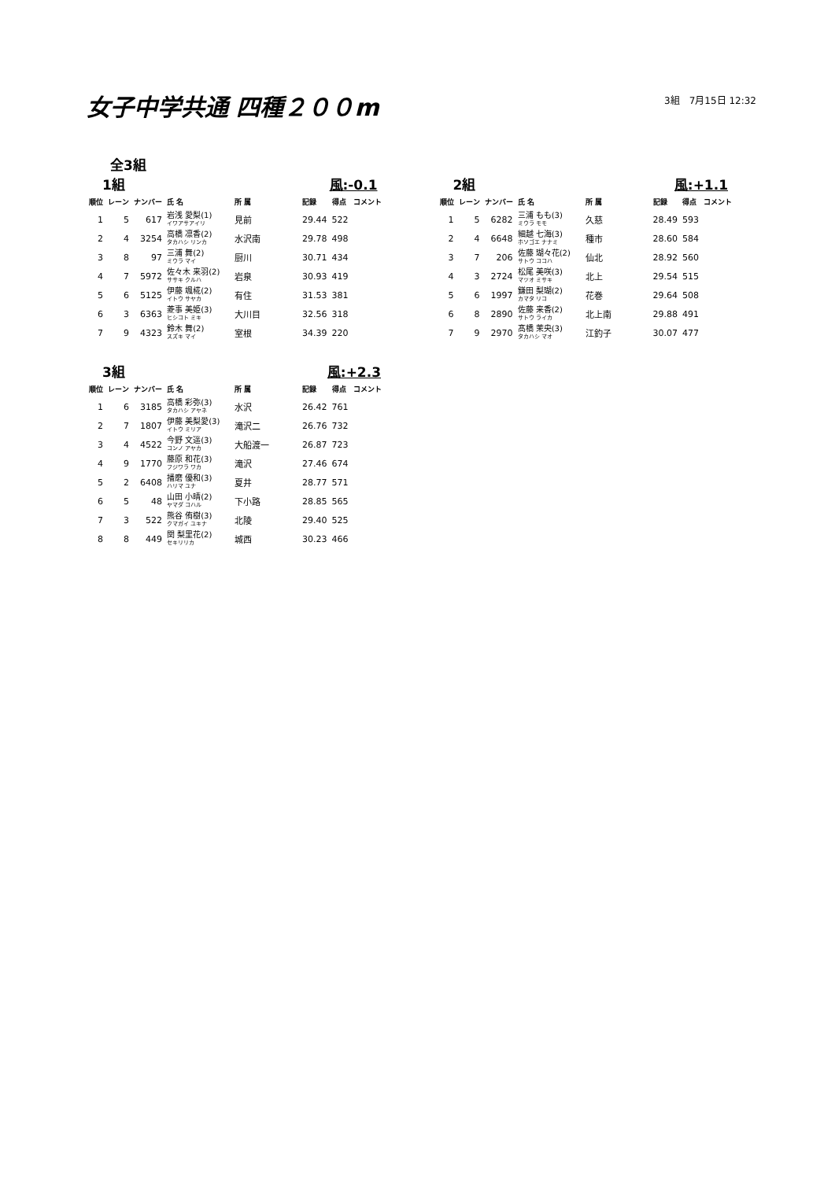女子中学共通 四種２００m
3組　7月15日 12:32
全3組
1組 風:-0.1
| 順位 | レーン | ナンバー | 氏 名 | 所 属 | 記録 | 得点 | コメント |
| --- | --- | --- | --- | --- | --- | --- | --- |
| 1 | 5 | 617 | 岩浅 愛梨(1) イワアサアイリ | 見前 | 29.44 | 522 | |
| 2 | 4 | 3254 | 高橋 凛香(2) タカハシ リンカ | 水沢南 | 29.78 | 498 | |
| 3 | 8 | 97 | 三浦 舞(2) ミウラ マイ | 厨川 | 30.71 | 434 | |
| 4 | 7 | 5972 | 佐々木 来羽(2) ササキ クルハ | 岩泉 | 30.93 | 419 | |
| 5 | 6 | 5125 | 伊藤 颯椛(2) イトウ サヤカ | 有住 | 31.53 | 381 | |
| 6 | 3 | 6363 | 菱事 美姫(3) ヒシコト ミキ | 大川目 | 32.56 | 318 | |
| 7 | 9 | 4323 | 鈴木 舞(2) スズキ マイ | 室根 | 34.39 | 220 | |
2組 風:+1.1
| 順位 | レーン | ナンバー | 氏 名 | 所 属 | 記録 | 得点 | コメント |
| --- | --- | --- | --- | --- | --- | --- | --- |
| 1 | 5 | 6282 | 三浦 もも(3) ミウラ モモ | 久慈 | 28.49 | 593 | |
| 2 | 4 | 6648 | 細越 七海(3) ホソゴエ ナナミ | 種市 | 28.60 | 584 | |
| 3 | 7 | 206 | 佐藤 瑚々花(2) サトウ ココハ | 仙北 | 28.92 | 560 | |
| 4 | 3 | 2724 | 松尾 美咲(3) マツオ ミサキ | 北上 | 29.54 | 515 | |
| 5 | 6 | 1997 | 鎌田 梨瑚(2) カマタ リコ | 花巻 | 29.64 | 508 | |
| 6 | 8 | 2890 | 佐藤 来香(2) サトウ ライカ | 北上南 | 29.88 | 491 | |
| 7 | 9 | 2970 | 髙橋 茉央(3) タカハシ マオ | 江釣子 | 30.07 | 477 | |
3組 風:+2.3
| 順位 | レーン | ナンバー | 氏 名 | 所 属 | 記録 | 得点 | コメント |
| --- | --- | --- | --- | --- | --- | --- | --- |
| 1 | 6 | 3185 | 高橋 彩弥(3) タカハシ アヤネ | 水沢 | 26.42 | 761 | |
| 2 | 7 | 1807 | 伊藤 美梨愛(3) イトウ ミリア | 滝沢二 | 26.76 | 732 | |
| 3 | 4 | 4522 | 今野 文遥(3) コンノ アヤカ | 大船渡一 | 26.87 | 723 | |
| 4 | 9 | 1770 | 藤原 和花(3) フジワラ ワカ | 滝沢 | 27.46 | 674 | |
| 5 | 2 | 6408 | 播磨 優和(3) ハリマ ユナ | 夏井 | 28.77 | 571 | |
| 6 | 5 | 48 | 山田 小晴(2) ヤマダ コハル | 下小路 | 28.85 | 565 | |
| 7 | 3 | 522 | 熊谷 侑樹(3) クマガイ ユキナ | 北陵 | 29.40 | 525 | |
| 8 | 8 | 449 | 関 梨里花(2) セキリリカ | 城西 | 30.23 | 466 | |